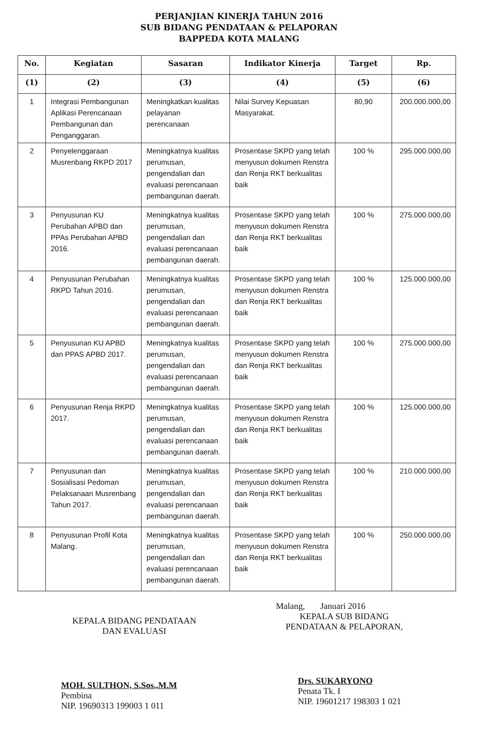PERJANJIAN KINERJA TAHUN 2016
SUB BIDANG PENDATAAN & PELAPORAN
BAPPEDA KOTA MALANG
| No. | Kegiatan | Sasaran | Indikator Kinerja | Target | Rp. |
| --- | --- | --- | --- | --- | --- |
| (1) | (2) | (3) | (4) | (5) | (6) |
| 1 | Integrasi Pembangunan Aplikasi Perencanaan Pembangunan dan Penganggaran. | Meningkatkan kualitas pelayanan perencanaan | Nilai Survey Kepuasan Masyarakat. | 80,90 | 200.000.000,00 |
| 2 | Penyelenggaraan Musrenbang RKPD 2017 | Meningkatnya kualitas perumusan, pengendalian dan evaluasi perencanaan pembangunan daerah. | Prosentase SKPD yang telah menyusun dokumen Renstra dan Renja RKT berkualitas baik | 100 % | 295.000.000,00 |
| 3 | Penyusunan KU Perubahan APBD dan PPAs Perubahan APBD 2016. | Meningkatnya kualitas perumusan, pengendalian dan evaluasi perencanaan pembangunan daerah. | Prosentase SKPD yang telah menyusun dokumen Renstra dan Renja RKT berkualitas baik | 100 % | 275.000.000,00 |
| 4 | Penyusunan Perubahan RKPD Tahun 2016. | Meningkatnya kualitas perumusan, pengendalian dan evaluasi perencanaan pembangunan daerah. | Prosentase SKPD yang telah menyusun dokumen Renstra dan Renja RKT berkualitas baik | 100 % | 125.000.000,00 |
| 5 | Penyusunan KU APBD dan PPAS APBD 2017. | Meningkatnya kualitas perumusan, pengendalian dan evaluasi perencanaan pembangunan daerah. | Prosentase SKPD yang telah menyusun dokumen Renstra dan Renja RKT berkualitas baik | 100 % | 275.000.000,00 |
| 6 | Penyusunan Renja RKPD 2017. | Meningkatnya kualitas perumusan, pengendalian dan evaluasi perencanaan pembangunan daerah. | Prosentase SKPD yang telah menyusun dokumen Renstra dan Renja RKT berkualitas baik | 100 % | 125.000.000,00 |
| 7 | Penyusunan dan Sosialisasi Pedoman Pelaksanaan Musrenbang Tahun 2017. | Meningkatnya kualitas perumusan, pengendalian dan evaluasi perencanaan pembangunan daerah. | Prosentase SKPD yang telah menyusun dokumen Renstra dan Renja RKT berkualitas baik | 100 % | 210.000.000,00 |
| 8 | Penyusunan Profil Kota Malang. | Meningkatnya kualitas perumusan, pengendalian dan evaluasi perencanaan pembangunan daerah. | Prosentase SKPD yang telah menyusun dokumen Renstra dan Renja RKT berkualitas baik | 100 % | 250.000.000,00 |
KEPALA BIDANG PENDATAAN
DAN EVALUASI
MOH. SULTHON, S.Sos.,M.M
Pembina
NIP. 19690313 199003 1 011
Malang, Januari 2016
KEPALA SUB BIDANG
PENDATAAN & PELAPORAN,
Drs. SUKARYONO
Penata Tk. I
NIP. 19601217 198303 1 021